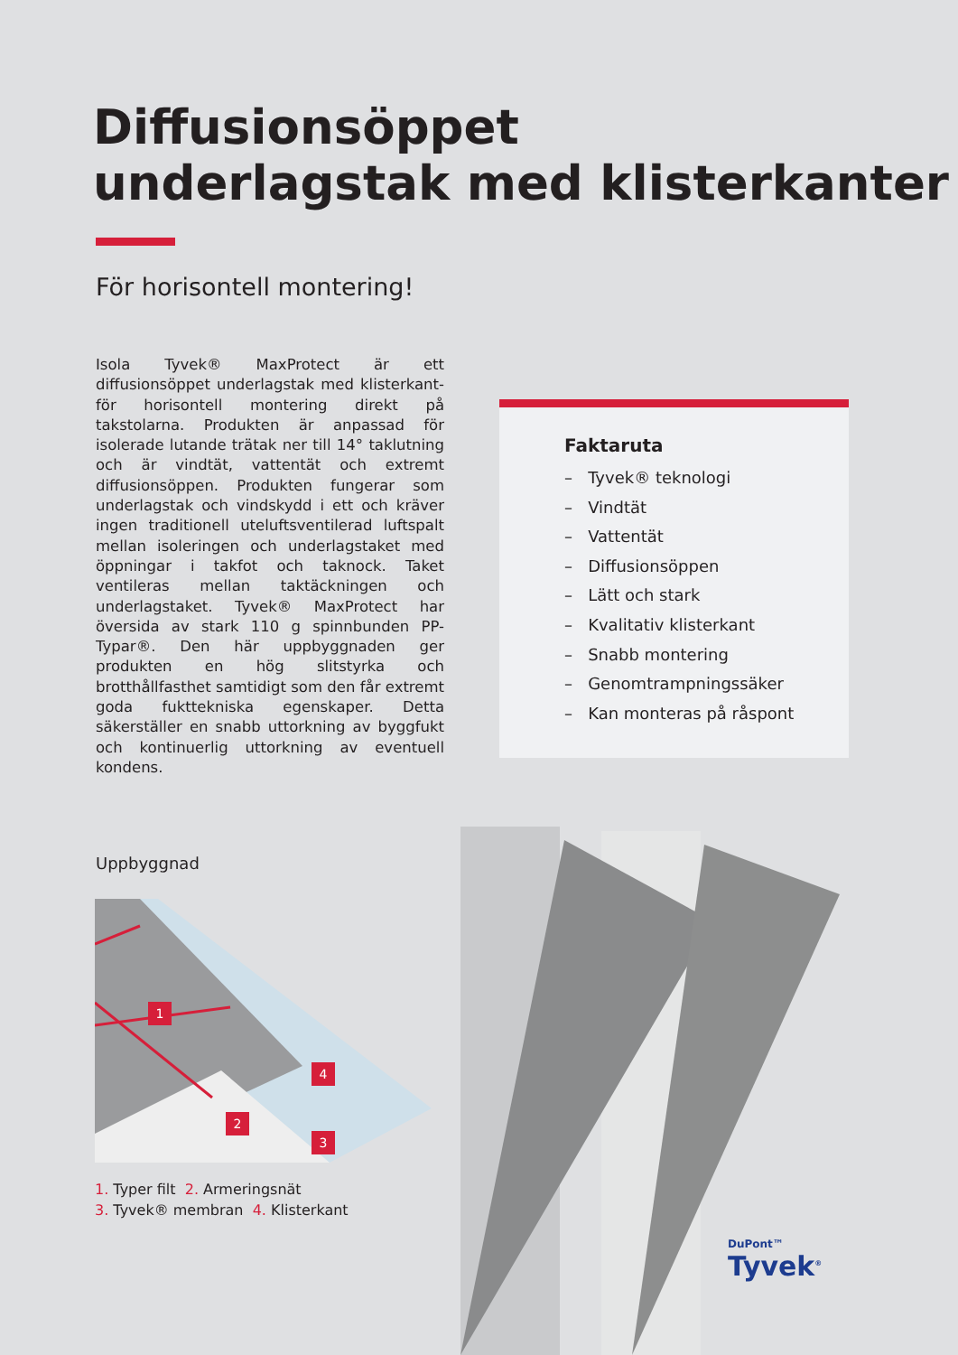Diffusionsöppet
underlagstak med klisterkanter
För horisontell montering!
Isola Tyvek® MaxProtect är ett diffusionsöppet underlagstak med klisterkant- för horisontell montering direkt på takstolarna. Produkten är anpassad för isolerade lutande trätak ner till 14° taklutning och är vindtät, vattentät och extremt diffusionsöppen. Produkten fungerar som underlagstak och vindskydd i ett och kräver ingen traditionell uteluftsventilerad luftspalt mellan isoleringen och underlagstaket med öppningar i takfot och taknock. Taket ventileras mellan taktäckningen och underlagstaket. Tyvek® MaxProtect har översida av stark 110 g spinnbunden PP- Typar®. Den här uppbyggnaden ger produkten en hög slitstyrka och brotthållfasthet samtidigt som den får extremt goda fukttekniska egenskaper. Detta säkerställer en snabb uttorkning av byggfukt och kontinuerlig uttorkning av eventuell kondens.
Faktaruta
– Tyvek® teknologi
– Vindtät
– Vattentät
– Diffusionsöppen
– Lätt och stark
– Kvalitativ klisterkant
– Snabb montering
– Genomtrampningssäker
– Kan monteras på råspont
Uppbyggnad
1
4
2
3
1. Typer filt 2. Armeringsnät
3. Tyvek® membran 4. Klisterkant
DuPont™
Tyvek<sup>®</sup>